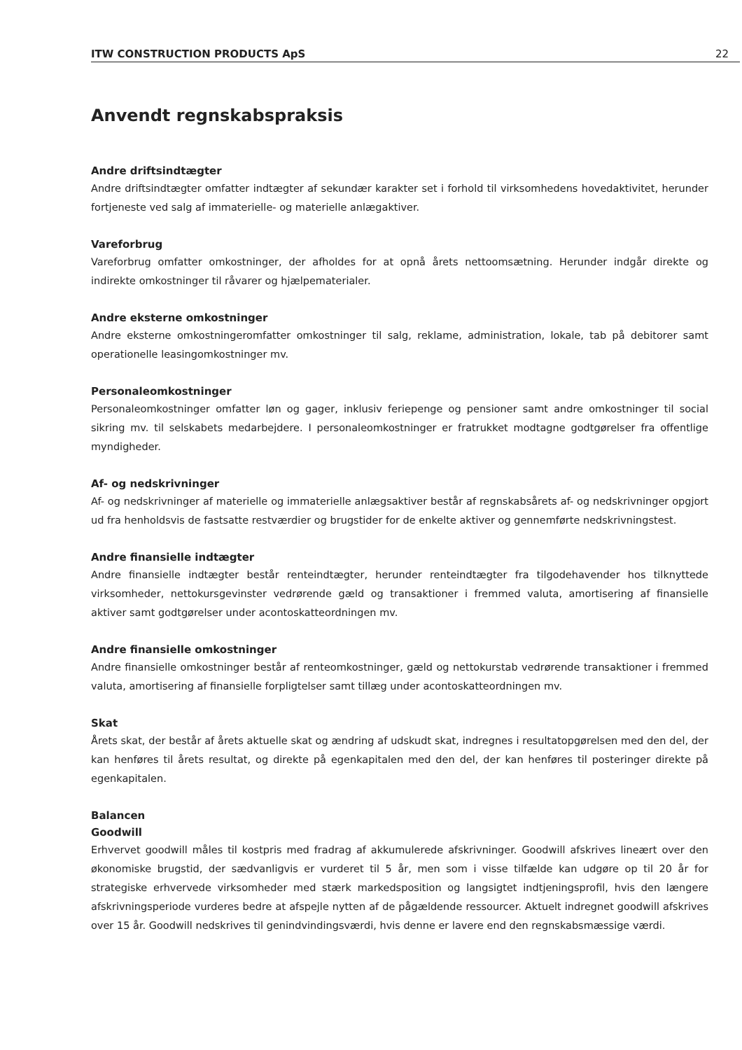ITW CONSTRUCTION PRODUCTS ApS 22
Anvendt regnskabspraksis
Andre driftsindtægter
Andre driftsindtægter omfatter indtægter af sekundær karakter set i forhold til virksomhedens hovedaktivitet, herunder fortjeneste ved salg af immaterielle- og materielle anlægaktiver.
Vareforbrug
Vareforbrug omfatter omkostninger, der afholdes for at opnå årets nettoomsætning. Herunder indgår direkte og indirekte omkostninger til råvarer og hjælpematerialer.
Andre eksterne omkostninger
Andre eksterne omkostningeromfatter omkostninger til salg, reklame, administration, lokale, tab på debitorer samt operationelle leasingomkostninger mv.
Personaleomkostninger
Personaleomkostninger omfatter løn og gager, inklusiv feriepenge og pensioner samt andre omkostninger til social sikring mv. til selskabets medarbejdere. I personaleomkostninger er fratrukket modtagne godtgørelser fra offentlige myndigheder.
Af- og nedskrivninger
Af- og nedskrivninger af materielle og immaterielle anlægsaktiver består af regnskabsårets af- og nedskrivninger opgjort ud fra henholdsvis de fastsatte restværdier og brugstider for de enkelte aktiver og gennemførte nedskrivningstest.
Andre finansielle indtægter
Andre finansielle indtægter består renteindtægter, herunder renteindtægter fra tilgodehavender hos tilknyttede virksomheder, nettokursgevinster vedrørende gæld og transaktioner i fremmed valuta, amortisering af finansielle aktiver samt godtgørelser under acontoskatteordningen mv.
Andre finansielle omkostninger
Andre finansielle omkostninger består af renteomkostninger, gæld og nettokurstab vedrørende transaktioner i fremmed valuta, amortisering af finansielle forpligtelser samt tillæg under acontoskatteordningen mv.
Skat
Årets skat, der består af årets aktuelle skat og ændring af udskudt skat, indregnes i resultatopgørelsen med den del, der kan henføres til årets resultat, og direkte på egenkapitalen med den del, der kan henføres til posteringer direkte på egenkapitalen.
Balancen
Goodwill
Erhvervet goodwill måles til kostpris med fradrag af akkumulerede afskrivninger. Goodwill afskrives lineært over den økonomiske brugstid, der sædvanligvis er vurderet til 5 år, men som i visse tilfælde kan udgøre op til 20 år for strategiske erhvervede virksomheder med stærk markedsposition og langsigtet indtjeningsprofil, hvis den længere afskrivningsperiode vurderes bedre at afspejle nytten af de pågældende ressourcer. Aktuelt indregnet goodwill afskrives over 15 år. Goodwill nedskrives til genindvindingsværdi, hvis denne er lavere end den regnskabsmæssige værdi.